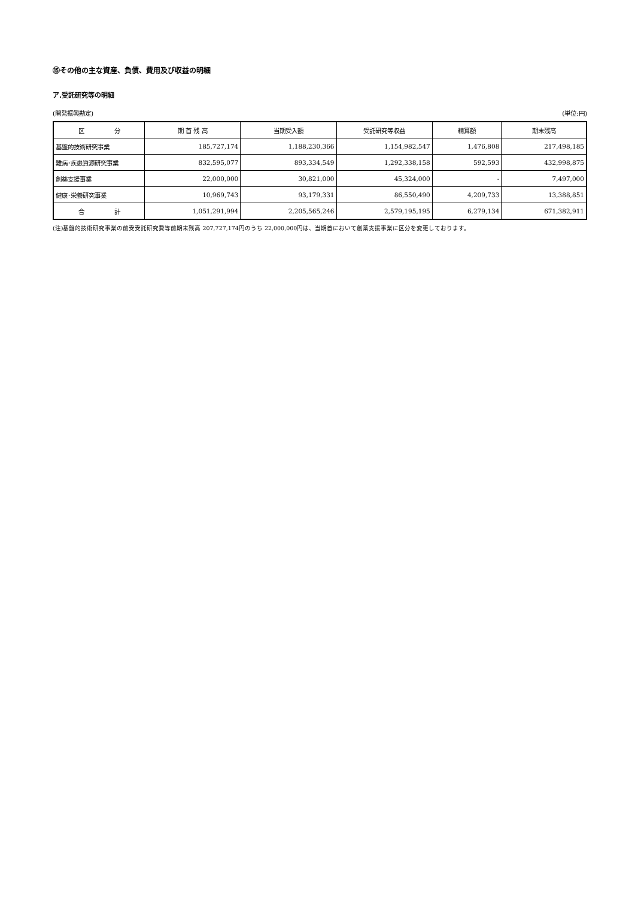⑮その他の主な資産、負債、費用及び収益の明細
ア.受託研究等の明細
(開発振興勘定) (単位:円)
| 区 分 | 期 首 残 高 | 当期受入額 | 受託研究等収益 | 精算額 | 期末残高 |
| --- | --- | --- | --- | --- | --- |
| 基盤的技術研究事業 | 185,727,174 | 1,188,230,366 | 1,154,982,547 | 1,476,808 | 217,498,185 |
| 難病･疾患資源研究事業 | 832,595,077 | 893,334,549 | 1,292,338,158 | 592,593 | 432,998,875 |
| 創薬支援事業 | 22,000,000 | 30,821,000 | 45,324,000 | - | 7,497,000 |
| 健康･栄養研究事業 | 10,969,743 | 93,179,331 | 86,550,490 | 4,209,733 | 13,388,851 |
| 合 計 | 1,051,291,994 | 2,205,565,246 | 2,579,195,195 | 6,279,134 | 671,382,911 |
(注)基盤的技術研究事業の前受受託研究費等前期末残高 207,727,174円のうち 22,000,000円は、当期首において創薬支援事業に区分を変更しております。